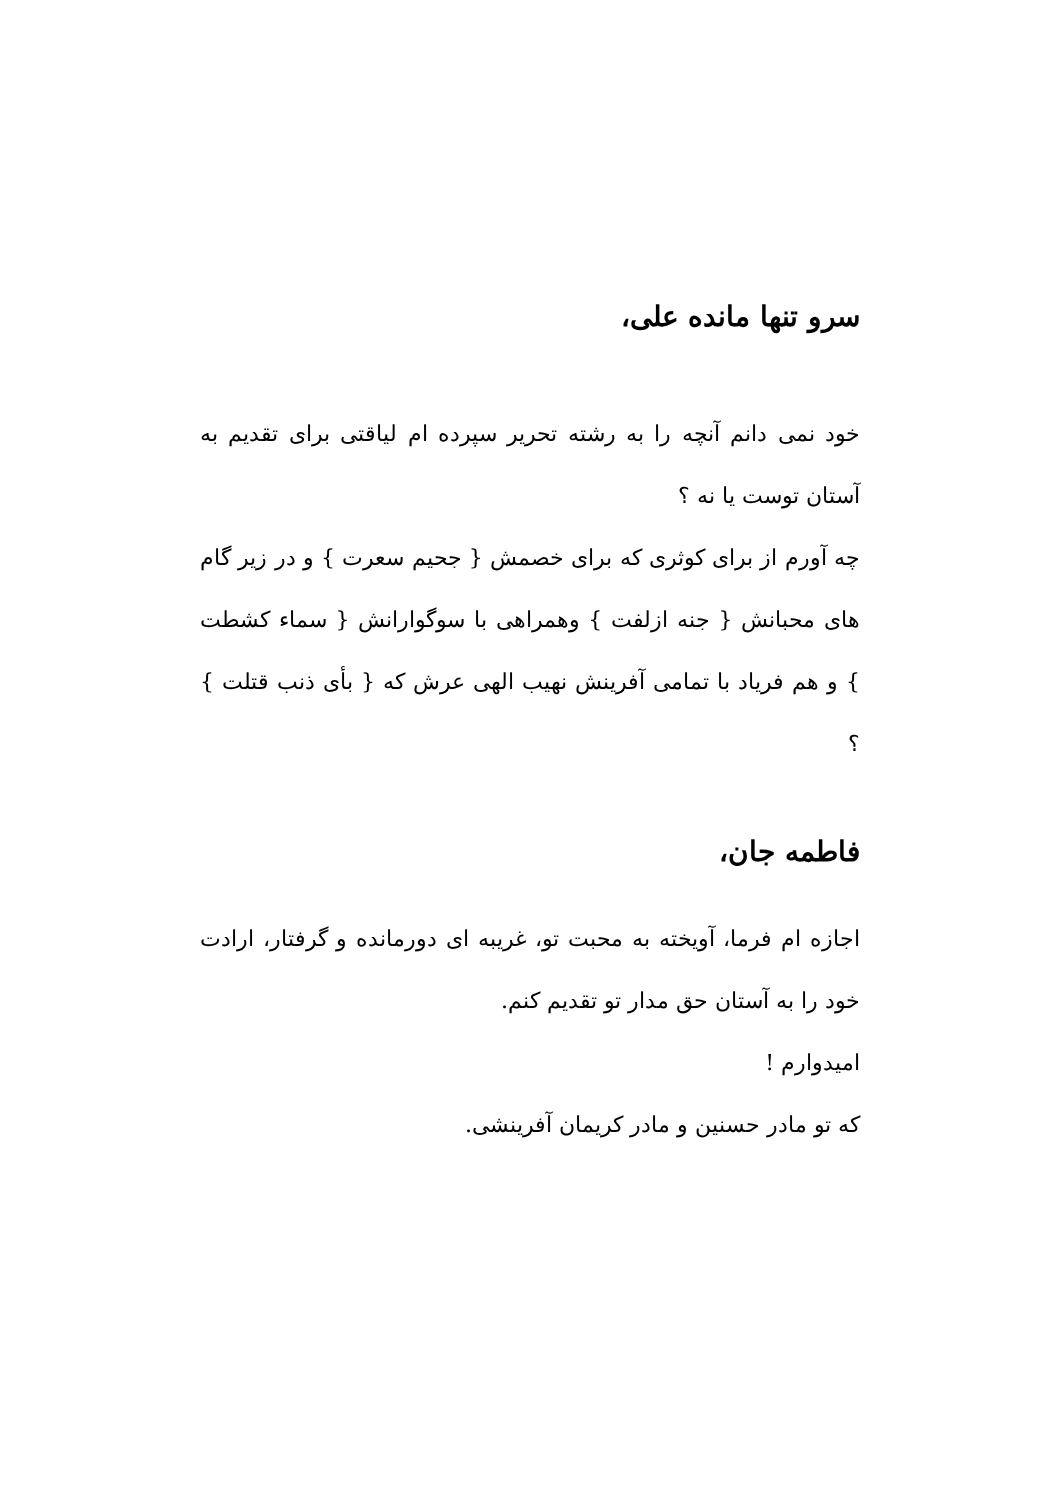سرو تنها مانده علی،
خود نمی دانم آنچه را به رشته تحریر سپرده ام لیاقتی برای تقدیم به آستان توست یا نه ؟
چه آورم از برای کوثری که برای خصمش { جحیم سعرت } و در زیر گام های محبانش { جنه ازلفت } وهمراهی با سوگوارانش { سماء کشطت } و هم فریاد با تمامی آفرینش نهیب الهی عرش که { بأی ذنب قتلت } ؟
فاطمه جان،
اجازه ام فرما، آویخته به محبت تو، غریبه ای دورمانده و گرفتار، ارادت خود را به آستان حق مدار تو تقدیم کنم.
امیدوارم !
که تو مادر حسنین و مادر کریمان آفرینشی.